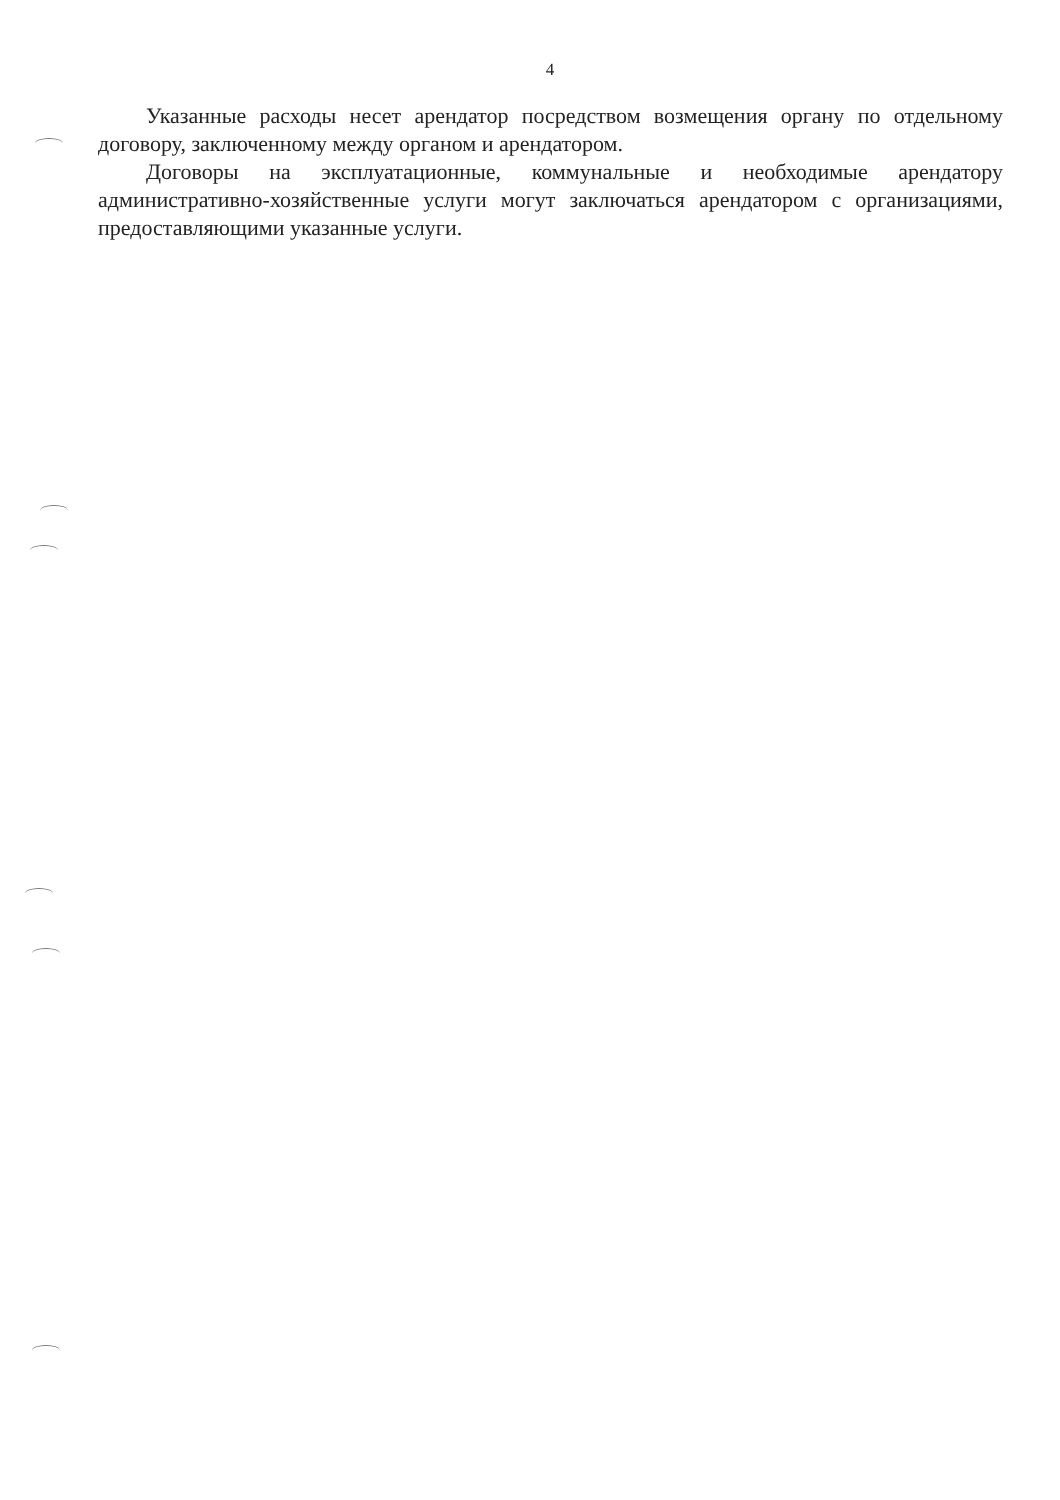4
Указанные расходы несет арендатор посредством возмещения органу по отдельному договору, заключенному между органом и арендатором.
Договоры на эксплуатационные, коммунальные и необходимые арендатору административно-хозяйственные услуги могут заключаться арендатором с организациями, предоставляющими указанные услуги.